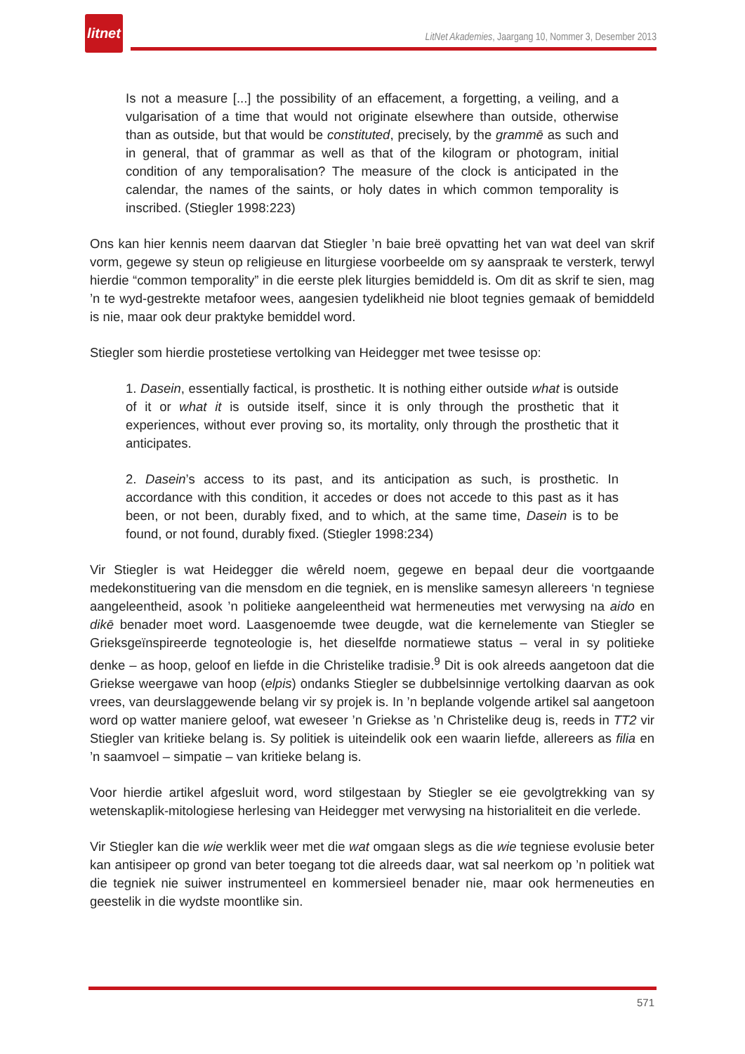litnet
LitNet Akademies, Jaargang 10, Nommer 3, Desember 2013
Is not a measure [...] the possibility of an effacement, a forgetting, a veiling, and a vulgarisation of a time that would not originate elsewhere than outside, otherwise than as outside, but that would be constituted, precisely, by the grammē as such and in general, that of grammar as well as that of the kilogram or photogram, initial condition of any temporalisation? The measure of the clock is anticipated in the calendar, the names of the saints, or holy dates in which common temporality is inscribed. (Stiegler 1998:223)
Ons kan hier kennis neem daarvan dat Stiegler ’n baie breë opvatting het van wat deel van skrif vorm, gegewe sy steun op religieuse en liturgiese voorbeelde om sy aanspraak te versterk, terwyl hierdie “common temporality” in die eerste plek liturgies bemiddeld is. Om dit as skrif te sien, mag ’n te wyd-gestrekte metafoor wees, aangesien tydelikheid nie bloot tegnies gemaak of bemiddeld is nie, maar ook deur praktyke bemiddel word.
Stiegler som hierdie prostetiese vertolking van Heidegger met twee tesisse op:
1. Dasein, essentially factical, is prosthetic. It is nothing either outside what is outside of it or what it is outside itself, since it is only through the prosthetic that it experiences, without ever proving so, its mortality, only through the prosthetic that it anticipates.
2. Dasein’s access to its past, and its anticipation as such, is prosthetic. In accordance with this condition, it accedes or does not accede to this past as it has been, or not been, durably fixed, and to which, at the same time, Dasein is to be found, or not found, durably fixed. (Stiegler 1998:234)
Vir Stiegler is wat Heidegger die wêreld noem, gegewe en bepaal deur die voortgaande medekonstituering van die mensdom en die tegniek, en is menslike samesyn allereers ‘n tegniese aangeleentheid, asook ’n politieke aangeleentheid wat hermeneuties met verwysing na aido en dikē benader moet word. Laasgenoemde twee deugde, wat die kernelemente van Stiegler se Grieksgeïnspireerde tegnoteologie is, het dieselfde normatiewe status – veral in sy politieke denke – as hoop, geloof en liefde in die Christelike tradisie.<sup>9</sup> Dit is ook alreeds aangetoon dat die Griekse weergawe van hoop (elpis) ondanks Stiegler se dubbelsinnige vertolking daarvan as ook vrees, van deurslaggewende belang vir sy projek is. In ’n beplande volgende artikel sal aangetoon word op watter maniere geloof, wat eweseer ’n Griekse as ’n Christelike deug is, reeds in TT2 vir Stiegler van kritieke belang is. Sy politiek is uiteindelik ook een waarin liefde, allereers as filia en ’n saamvoel – simpatie – van kritieke belang is.
Voor hierdie artikel afgesluit word, word stilgestaan by Stiegler se eie gevolgtrekking van sy wetenskaplik-mitologiese herlesing van Heidegger met verwysing na historialiteit en die verlede.
Vir Stiegler kan die wie werklik weer met die wat omgaan slegs as die wie tegniese evolusie beter kan antisipeer op grond van beter toegang tot die alreeds daar, wat sal neerkom op ’n politiek wat die tegniek nie suiwer instrumenteel en kommersieel benader nie, maar ook hermeneuties en geestelik in die wydste moontlike sin.
571